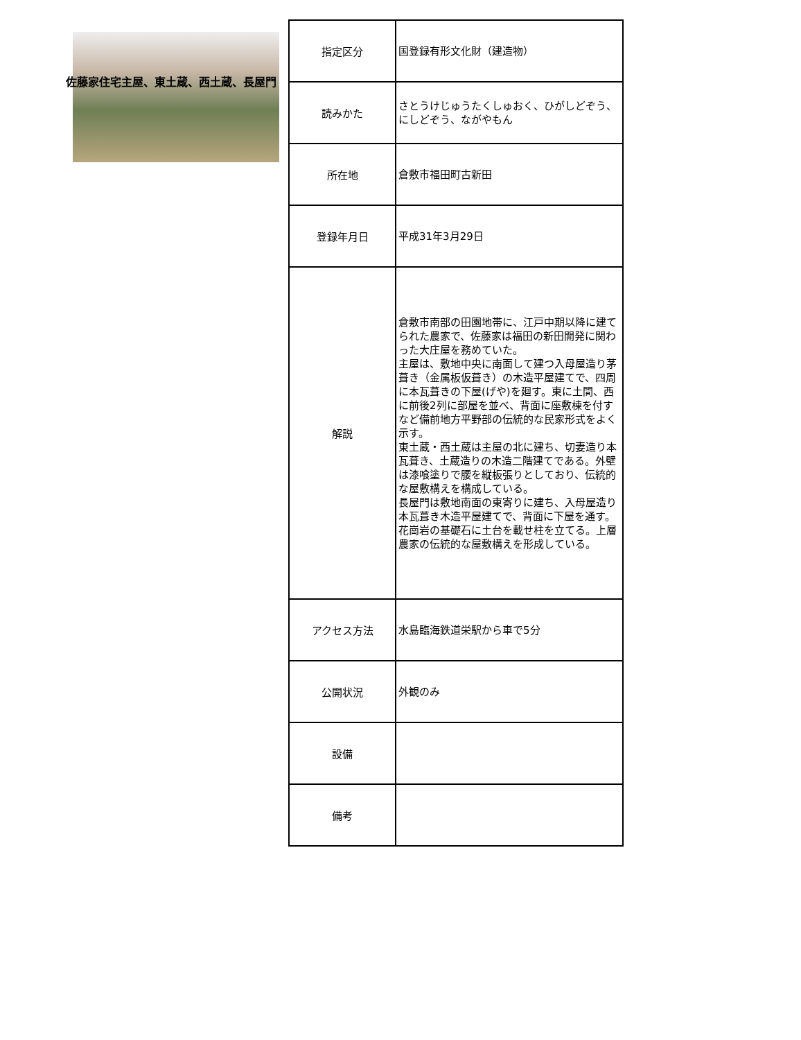佐藤家住宅主屋、東土蔵、西土蔵、長屋門
| 指定区分 | 国登録有形文化財（建造物） |
| 読みかた | さとうけじゅうたくしゅおく、ひがしどぞう、にしどぞう、ながやもん |
| 所在地 | 倉敷市福田町古新田 |
| 登録年月日 | 平成31年3月29日 |
| 解説 | 倉敷市南部の田園地帯に、江戸中期以降に建てられた農家で、佐藤家は福田の新田開発に関わった大庄屋を務めていた。 主屋は、敷地中央に南面して建つ入母屋造り茅葺き（金属板仮葺き）の木造平屋建てで、四周に本瓦葺きの下屋(げや)を廻す。東に土間、西に前後2列に部屋を並べ、背面に座敷棟を付すなど備前地方平野部の伝統的な民家形式をよく示す。 東土蔵・西土蔵は主屋の北に建ち、切妻造り本瓦葺き、土蔵造りの木造二階建てである。外壁は漆喰塗りで腰を縦板張りとしており、伝統的な屋敷構えを構成している。 長屋門は敷地南面の東寄りに建ち、入母屋造り本瓦葺き木造平屋建てで、背面に下屋を通す。花崗岩の基礎石に土台を載せ柱を立てる。上層農家の伝統的な屋敷構えを形成している。 |
| アクセス方法 | 水島臨海鉄道栄駅から車で5分 |
| 公開状況 | 外観のみ |
| 設備 | |
| 備考 | |